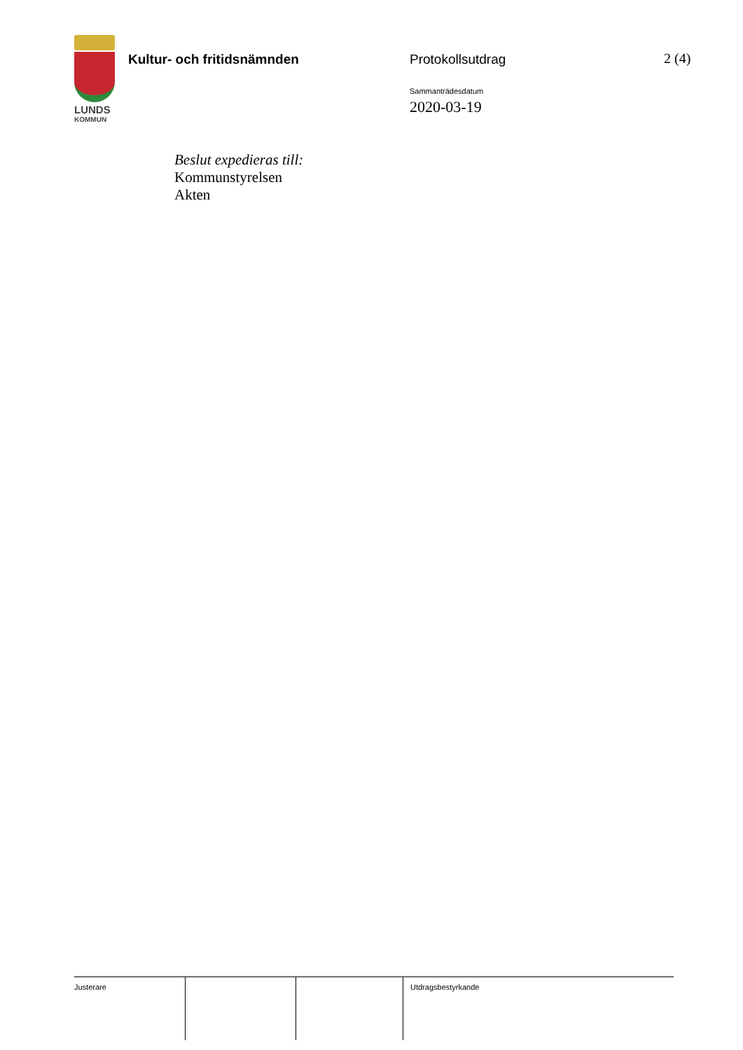LUNDS
KOMMUN
Kultur- och fritidsnämnden Protokollsutdrag 2 (4)
Sammanträdesdatum
2020-03-19
Beslut expedieras till:
Kommunstyrelsen
Akten
Justerare Utdragsbestyrkande